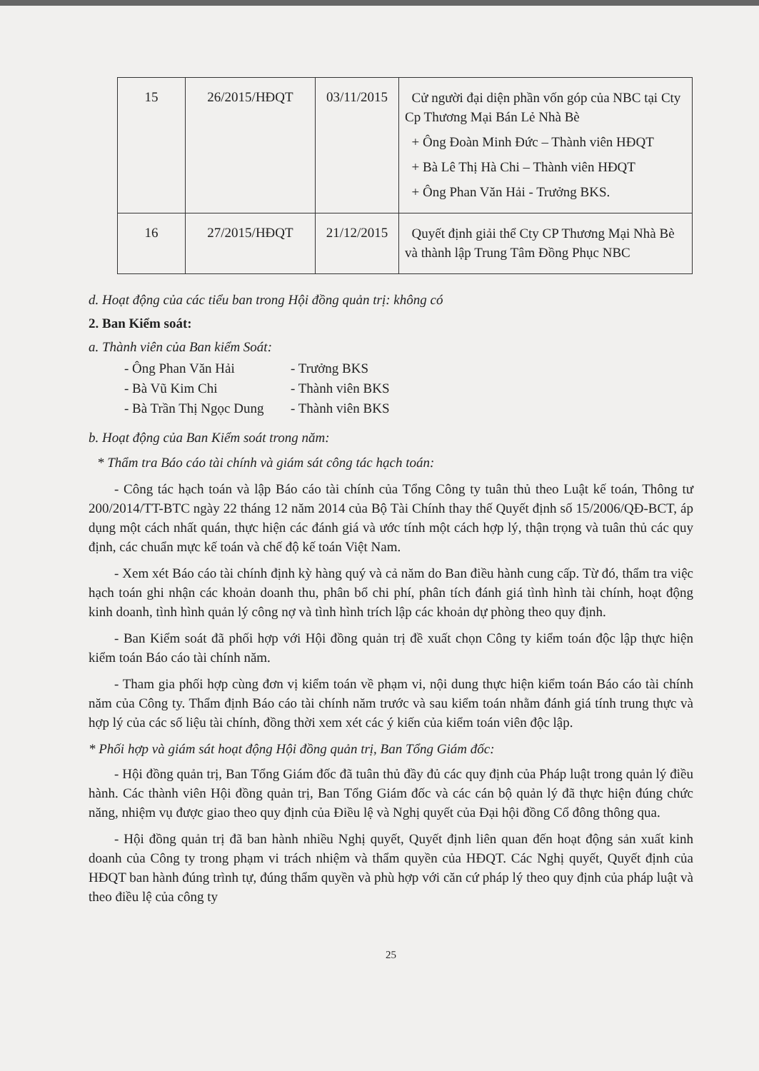| 15 | 26/2015/HĐQT | 03/11/2015 | Cử người đại diện phần vốn góp của NBC tại Cty Cp Thương Mại Bán Lẻ Nhà Bè + Ông Đoàn Minh Đức – Thành viên HĐQT + Bà Lê Thị Hà Chi – Thành viên HĐQT + Ông Phan Văn Hải - Trưởng BKS. |
| 16 | 27/2015/HĐQT | 21/12/2015 | Quyết định giải thể Cty CP Thương Mại Nhà Bè và thành lập Trung Tâm Đồng Phục NBC |
d. Hoạt động của các tiểu ban trong Hội đồng quản trị: không có
2. Ban Kiểm soát:
a. Thành viên của Ban kiểm Soát:
- Ông Phan Văn Hải - Trưởng BKS
- Bà Vũ Kim Chi - Thành viên BKS
- Bà Trần Thị Ngọc Dung - Thành viên BKS
b. Hoạt động của Ban Kiểm soát trong năm:
* Thẩm tra Báo cáo tài chính và giám sát công tác hạch toán:
- Công tác hạch toán và lập Báo cáo tài chính của Tổng Công ty tuân thủ theo Luật kế toán, Thông tư 200/2014/TT-BTC ngày 22 tháng 12 năm 2014 của Bộ Tài Chính thay thế Quyết định số 15/2006/QĐ-BCT, áp dụng một cách nhất quán, thực hiện các đánh giá và ước tính một cách hợp lý, thận trọng và tuân thủ các quy định, các chuẩn mực kế toán và chế độ kế toán Việt Nam.
- Xem xét Báo cáo tài chính định kỳ hàng quý và cả năm do Ban điều hành cung cấp. Từ đó, thẩm tra việc hạch toán ghi nhận các khoản doanh thu, phân bổ chi phí, phân tích đánh giá tình hình tài chính, hoạt động kinh doanh, tình hình quản lý công nợ và tình hình trích lập các khoản dự phòng theo quy định.
- Ban Kiểm soát đã phối hợp với Hội đồng quản trị đề xuất chọn Công ty kiểm toán độc lập thực hiện kiểm toán Báo cáo tài chính năm.
- Tham gia phối hợp cùng đơn vị kiểm toán về phạm vi, nội dung thực hiện kiểm toán Báo cáo tài chính năm của Công ty. Thẩm định Báo cáo tài chính năm trước và sau kiểm toán nhằm đánh giá tính trung thực và hợp lý của các số liệu tài chính, đồng thời xem xét các ý kiến của kiểm toán viên độc lập.
* Phối hợp và giám sát hoạt động Hội đồng quản trị, Ban Tổng Giám đốc:
- Hội đồng quản trị, Ban Tổng Giám đốc đã tuân thủ đầy đủ các quy định của Pháp luật trong quản lý điều hành. Các thành viên Hội đồng quản trị, Ban Tổng Giám đốc và các cán bộ quản lý đã thực hiện đúng chức năng, nhiệm vụ được giao theo quy định của Điều lệ và Nghị quyết của Đại hội đồng Cổ đông thông qua.
- Hội đồng quản trị đã ban hành nhiều Nghị quyết, Quyết định liên quan đến hoạt động sản xuất kinh doanh của Công ty trong phạm vi trách nhiệm và thẩm quyền của HĐQT. Các Nghị quyết, Quyết định của HĐQT ban hành đúng trình tự, đúng thẩm quyền và phù hợp với căn cứ pháp lý theo quy định của pháp luật và theo điều lệ của công ty
25